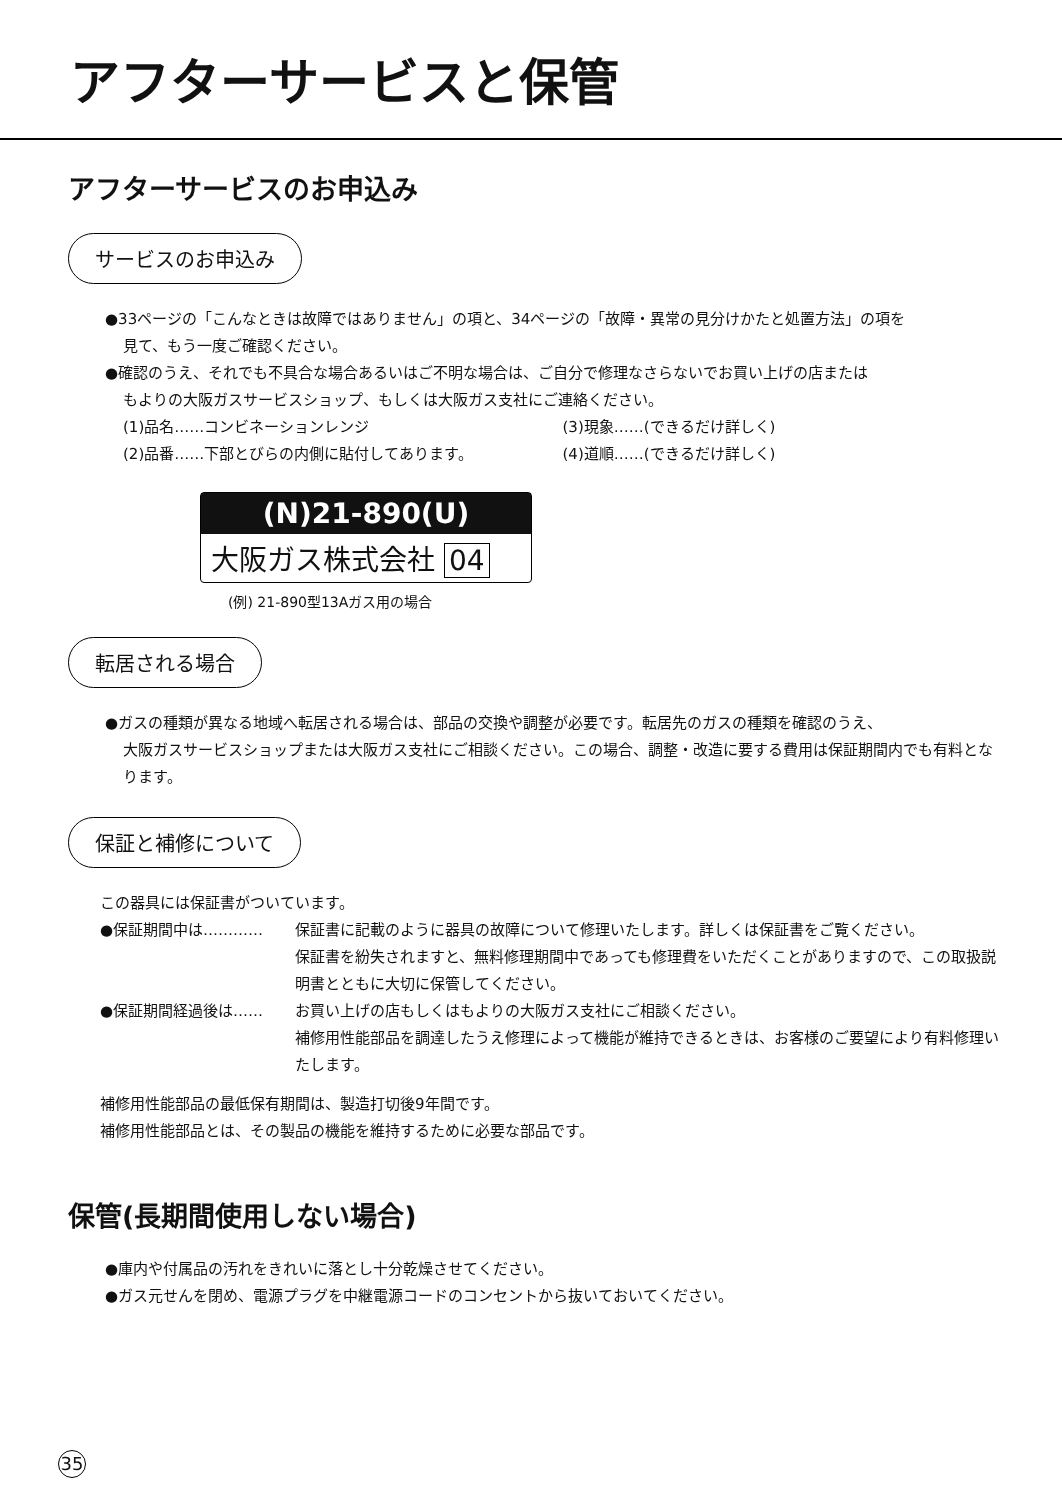アフターサービスと保管
アフターサービスのお申込み
サービスのお申込み
●33ページの「こんなときは故障ではありません」の項と、34ページの「故障・異常の見分けかたと処置方法」の項を
見て、もう一度ご確認ください。
●確認のうえ、それでも不具合な場合あるいはご不明な場合は、ご自分で修理なさらないでお買い上げの店または
もよりの大阪ガスサービスショップ、もしくは大阪ガス支社にご連絡ください。
(1)品名……コンビネーションレンジ (3)現象……(できるだけ詳しく)
(2)品番……下部とびらの内側に貼付してあります。 (4)道順……(できるだけ詳しく)
(N)21-890(U)
大阪ガス株式会社 04
(例) 21-890型13Aガス用の場合
転居される場合
●ガスの種類が異なる地域へ転居される場合は、部品の交換や調整が必要です。転居先のガスの種類を確認のうえ、
大阪ガスサービスショップまたは大阪ガス支社にご相談ください。この場合、調整・改造に要する費用は保証期間内でも有料となります。
保証と補修について
この器具には保証書がついています。
●保証期間中は…………
保証書に記載のように器具の故障について修理いたします。詳しくは保証書をご覧ください。
保証書を紛失されますと、無料修理期間中であっても修理費をいただくことがありますので、この取扱説明書とともに大切に保管してください。
●保証期間経過後は……
お買い上げの店もしくはもよりの大阪ガス支社にご相談ください。
補修用性能部品を調達したうえ修理によって機能が維持できるときは、お客様のご要望により有料修理いたします。
補修用性能部品の最低保有期間は、製造打切後9年間です。
補修用性能部品とは、その製品の機能を維持するために必要な部品です。
保管(長期間使用しない場合)
●庫内や付属品の汚れをきれいに落とし十分乾燥させてください。
●ガス元せんを閉め、電源プラグを中継電源コードのコンセントから抜いておいてください。
35